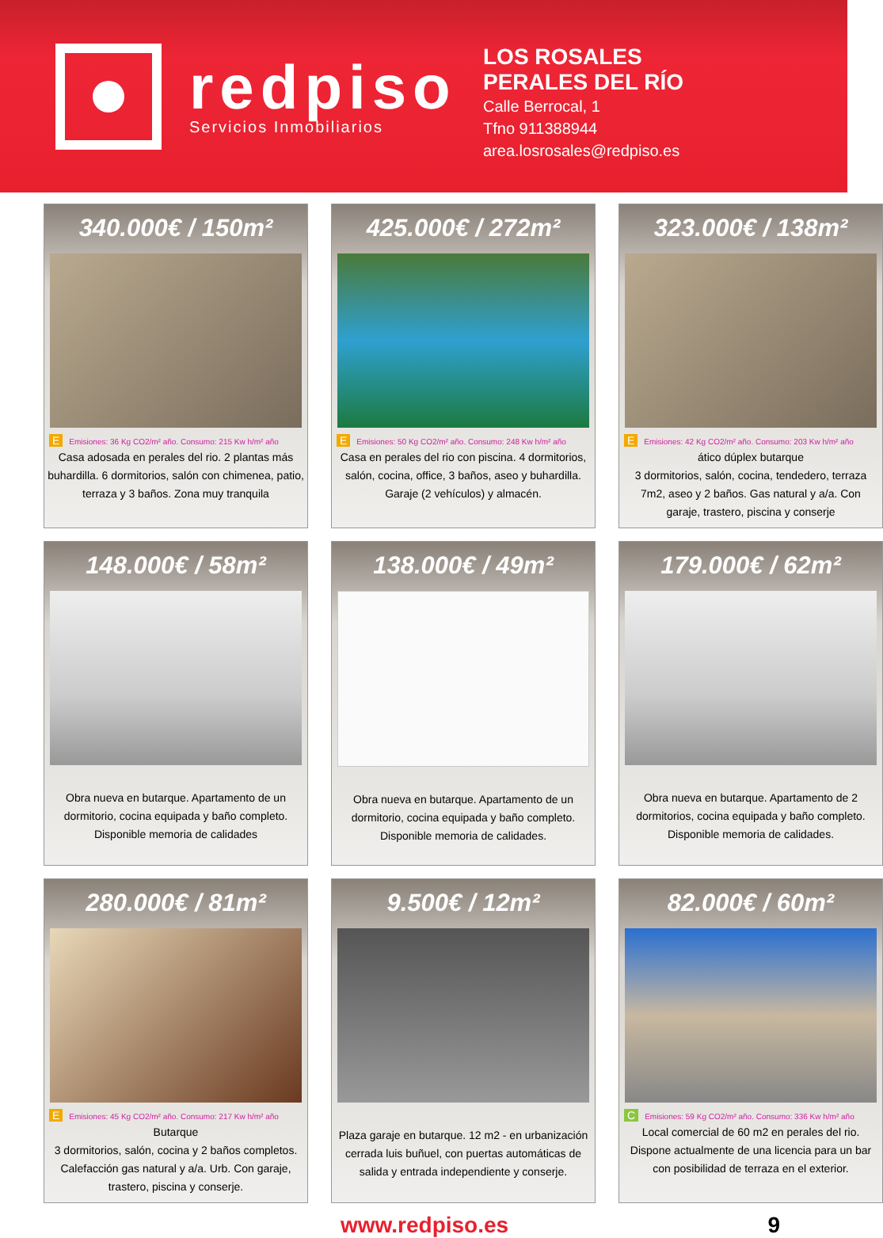redpiso
Servicios Inmobiliarios
LOS ROSALES
PERALES DEL RÍO
Calle Berrocal, 1
Tfno 911388944
area.losrosales@redpiso.es
340.000€ / 150m²
E Emisiones: 36 Kg CO2/m² año. Consumo: 215 Kw h/m² año
Casa adosada en perales del rio. 2 plantas más buhardilla. 6 dormitorios, salón con chimenea, patio, terraza y 3 baños. Zona muy tranquila
425.000€ / 272m²
E Emisiones: 50 Kg CO2/m² año. Consumo: 248 Kw h/m² año
Casa en perales del rio con piscina. 4 dormitorios, salón, cocina, office, 3 baños, aseo y buhardilla. Garaje (2 vehículos) y almacén.
323.000€ / 138m²
E Emisiones: 42 Kg CO2/m² año. Consumo: 203 Kw h/m² año
ático dúplex butarque
3 dormitorios, salón, cocina, tendedero, terraza 7m2, aseo y 2 baños. Gas natural y a/a. Con garaje, trastero, piscina y conserje
148.000€ / 58m²
Obra nueva en butarque. Apartamento de un dormitorio, cocina equipada y baño completo. Disponible memoria de calidades
138.000€ / 49m²
Obra nueva en butarque. Apartamento de un dormitorio, cocina equipada y baño completo. Disponible memoria de calidades.
179.000€ / 62m²
Obra nueva en butarque. Apartamento de 2 dormitorios, cocina equipada y baño completo. Disponible memoria de calidades.
280.000€ / 81m²
E Emisiones: 45 Kg CO2/m² año. Consumo: 217 Kw h/m² año
Butarque
3 dormitorios, salón, cocina y 2 baños completos. Calefacción gas natural y a/a. Urb. Con garaje, trastero, piscina y conserje.
9.500€ / 12m²
Plaza garaje en butarque. 12 m2 - en urbanización cerrada luis buñuel, con puertas automáticas de salida y entrada independiente y conserje.
82.000€ / 60m²
C Emisiones: 59 Kg CO2/m² año. Consumo: 336 Kw h/m² año
Local comercial de 60 m2 en perales del rio. Dispone actualmente de una licencia para un bar con posibilidad de terraza en el exterior.
www.redpiso.es 9